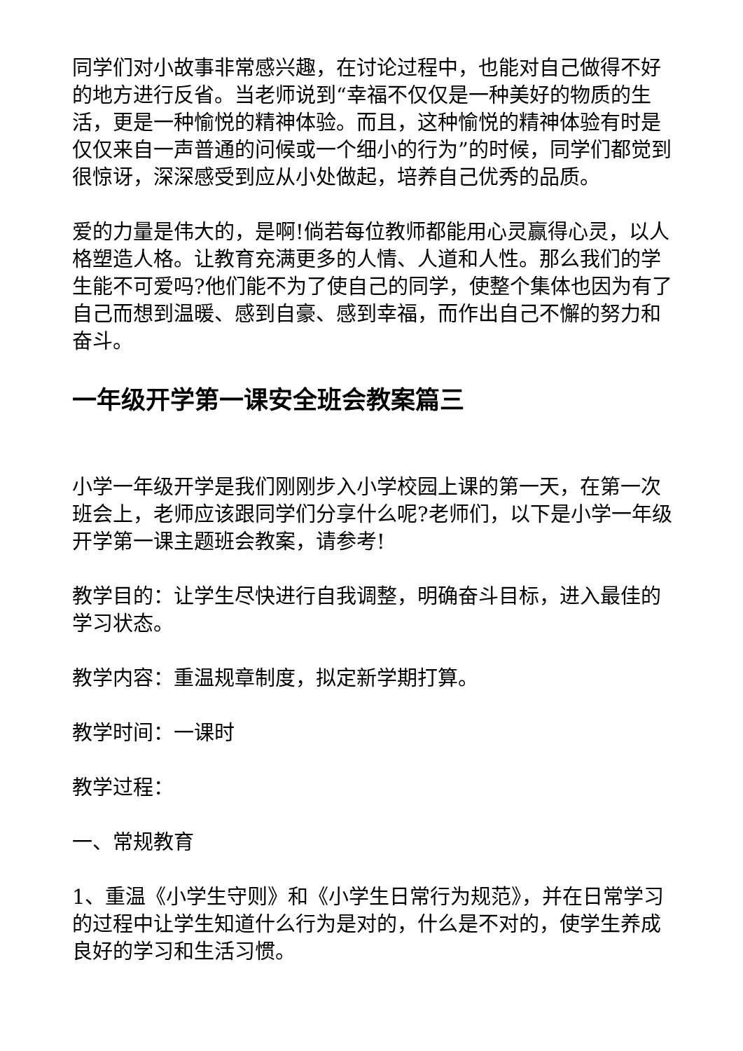同学们对小故事非常感兴趣，在讨论过程中，也能对自己做得不好的地方进行反省。当老师说到“幸福不仅仅是一种美好的物质的生活，更是一种愉悦的精神体验。而且，这种愉悦的精神体验有时是仅仅来自一声普通的问候或一个细小的行为”的时候，同学们都觉到很惊讶，深深感受到应从小处做起，培养自己优秀的品质。
爱的力量是伟大的，是啊!倘若每位教师都能用心灵赢得心灵，以人格塑造人格。让教育充满更多的人情、人道和人性。那么我们的学生能不可爱吗?他们能不为了使自己的同学，使整个集体也因为有了自己而想到温暖、感到自豪、感到幸福，而作出自己不懈的努力和奋斗。
一年级开学第一课安全班会教案篇三
小学一年级开学是我们刚刚步入小学校园上课的第一天，在第一次班会上，老师应该跟同学们分享什么呢?老师们，以下是小学一年级开学第一课主题班会教案，请参考!
教学目的：让学生尽快进行自我调整，明确奋斗目标，进入最佳的学习状态。
教学内容：重温规章制度，拟定新学期打算。
教学时间：一课时
教学过程：
一、常规教育
1、重温《小学生守则》和《小学生日常行为规范》，并在日常学习的过程中让学生知道什么行为是对的，什么是不对的，使学生养成良好的学习和生活习惯。